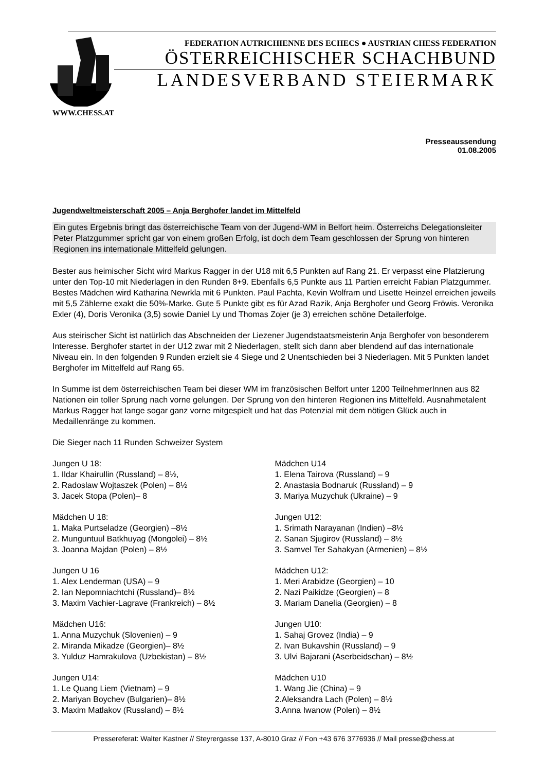FEDERATION AUTRICHIENNE DES ECHECS ● AUSTRIAN CHESS FEDERATION
ÖSTERREICHISCHER SCHACHBUND
LANDESVERBAND STEIERMARK
WWW.CHESS.AT
Presseaussendung
01.08.2005
Jugendweltmeisterschaft 2005 – Anja Berghofer landet im Mittelfeld
Ein gutes Ergebnis bringt das österreichische Team von der Jugend-WM in Belfort heim. Österreichs Delegationsleiter Peter Platzgummer spricht gar von einem großen Erfolg, ist doch dem Team geschlossen der Sprung von hinteren Regionen ins internationale Mittelfeld gelungen.
Bester aus heimischer Sicht wird Markus Ragger in der U18 mit 6,5 Punkten auf Rang 21. Er verpasst eine Platzierung unter den Top-10 mit Niederlagen in den Runden 8+9. Ebenfalls 6,5 Punkte aus 11 Partien erreicht Fabian Platzgummer. Bestes Mädchen wird Katharina Newrkla mit 6 Punkten. Paul Pachta, Kevin Wolfram und Lisette Heinzel erreichen jeweils mit 5,5 Zählerne exakt die 50%-Marke. Gute 5 Punkte gibt es für Azad Razik, Anja Berghofer und Georg Fröwis. Veronika Exler (4), Doris Veronika (3,5) sowie Daniel Ly und Thomas Zojer (je 3) erreichen schöne Detailerfolge.
Aus steirischer Sicht ist natürlich das Abschneiden der Liezener Jugendstaatsmeisterin Anja Berghofer von besonderem Interesse. Berghofer startet in der U12 zwar mit 2 Niederlagen, stellt sich dann aber blendend auf das internationale Niveau ein. In den folgenden 9 Runden erzielt sie 4 Siege und 2 Unentschieden bei 3 Niederlagen. Mit 5 Punkten landet Berghofer im Mittelfeld auf Rang 65.
In Summe ist dem österreichischen Team bei dieser WM im französischen Belfort unter 1200 TeilnehmerInnen aus 82 Nationen ein toller Sprung nach vorne gelungen. Der Sprung von den hinteren Regionen ins Mittelfeld. Ausnahmetalent Markus Ragger hat lange sogar ganz vorne mitgespielt und hat das Potenzial mit dem nötigen Glück auch in Medaillenränge zu kommen.
Die Sieger nach 11 Runden Schweizer System
Jungen U 18:
1. Ildar Khairullin (Russland) – 8½,
2. Radoslaw Wojtaszek (Polen) – 8½
3. Jacek Stopa (Polen)– 8
Mädchen U 18:
1. Maka Purtseladze (Georgien) –8½
2. Munguntuul Batkhuyag (Mongolei) – 8½
3. Joanna Majdan (Polen) – 8½
Jungen U 16
1. Alex Lenderman (USA) – 9
2. Ian Nepomniachtchi (Russland)– 8½
3. Maxim Vachier-Lagrave (Frankreich) – 8½
Mädchen U16:
1. Anna Muzychuk (Slovenien) – 9
2. Miranda Mikadze (Georgien)– 8½
3. Yulduz Hamrakulova (Uzbekistan) – 8½
Jungen U14:
1. Le Quang Liem (Vietnam) – 9
2. Mariyan Boychev (Bulgarien)– 8½
3. Maxim Matlakov (Russland) – 8½
Mädchen U14
1. Elena Tairova (Russland) – 9
2. Anastasia Bodnaruk (Russland) – 9
3. Mariya Muzychuk (Ukraine) – 9
Jungen U12:
1. Srimath Narayanan (Indien) –8½
2. Sanan Sjugirov (Russland) – 8½
3. Samvel Ter Sahakyan (Armenien) – 8½
Mädchen U12:
1. Meri Arabidze (Georgien) – 10
2. Nazi Paikidze (Georgien) – 8
3. Mariam Danelia (Georgien) – 8
Jungen U10:
1. Sahaj Grovez (India) – 9
2. Ivan Bukavshin (Russland) – 9
3. Ulvi Bajarani (Aserbeidschan) – 8½
Mädchen U10
1. Wang Jie (China) – 9
2.Aleksandra Lach (Polen) – 8½
3.Anna Iwanow (Polen) – 8½
Pressereferat: Walter Kastner // Steyrergasse 137, A-8010 Graz // Fon +43 676 3776936 // Mail presse@chess.at